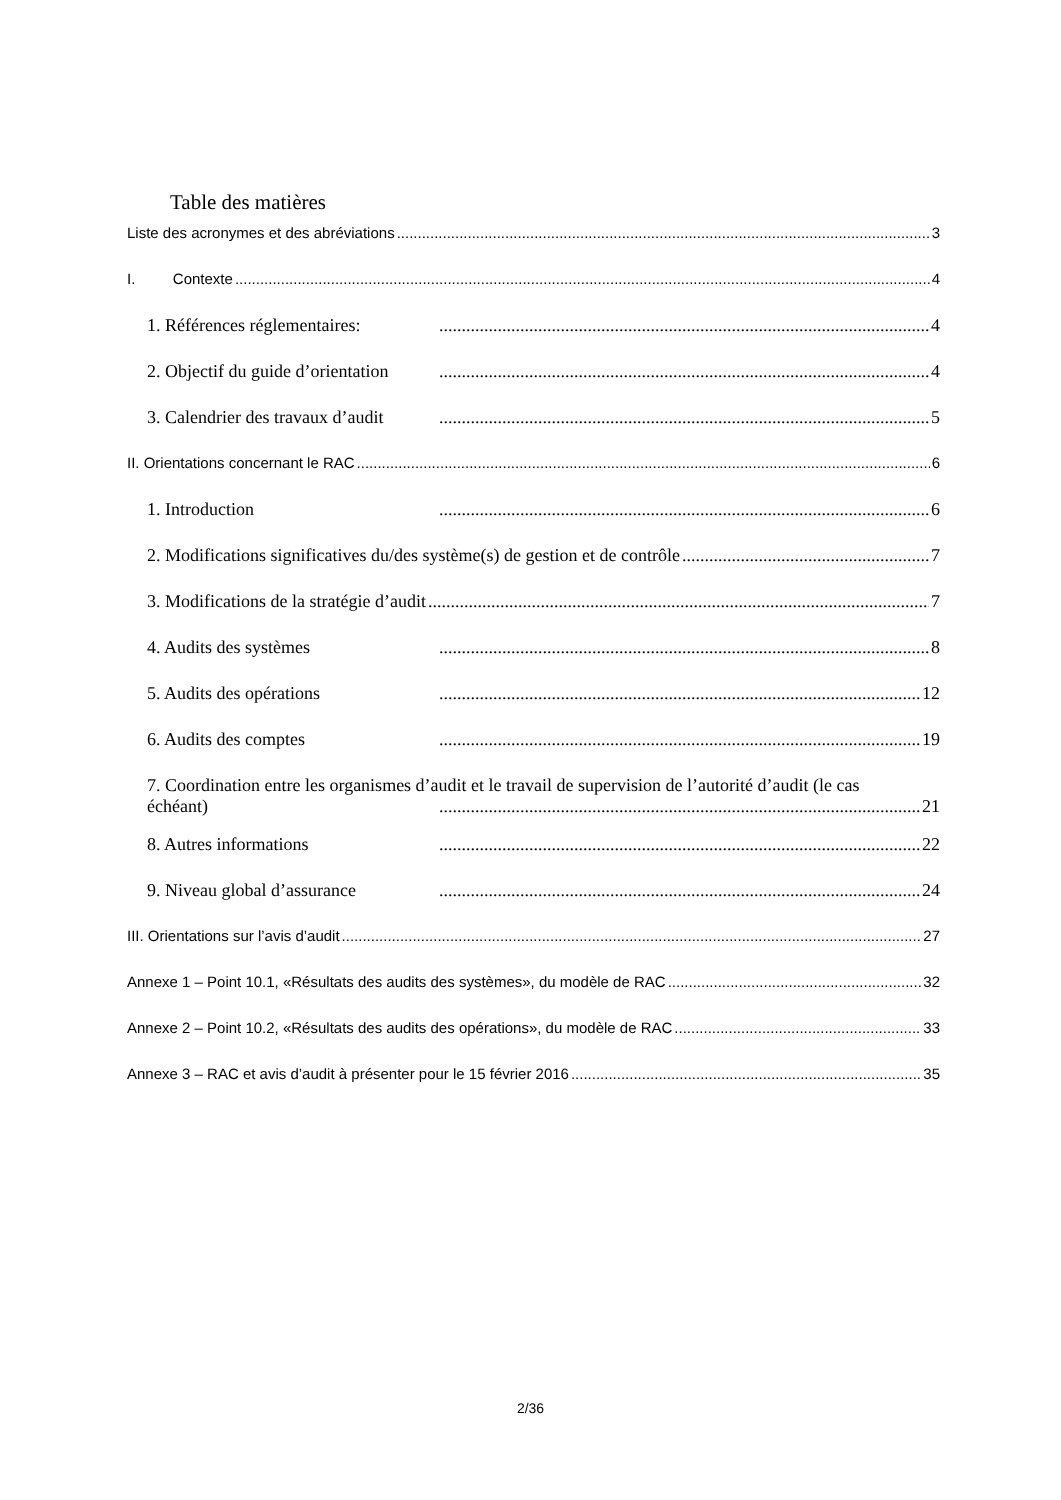Table des matières
Liste des acronymes et des abréviations 3
I. Contexte 4
1. Références réglementaires: 4
2. Objectif du guide d’orientation 4
3. Calendrier des travaux d’audit 5
II. Orientations concernant le RAC 6
1. Introduction 6
2. Modifications significatives du/des système(s) de gestion et de contrôle 7
3. Modifications de la stratégie d’audit 7
4. Audits des systèmes 8
5. Audits des opérations 12
6. Audits des comptes 19
7. Coordination entre les organismes d’audit et le travail de supervision de l’autorité d’audit (le cas
échéant) 21
8. Autres informations 22
9. Niveau global d’assurance 24
III. Orientations sur l’avis d’audit 27
Annexe 1 – Point 10.1, «Résultats des audits des systèmes», du modèle de RAC 32
Annexe 2 – Point 10.2, «Résultats des audits des opérations», du modèle de RAC 33
Annexe 3 – RAC et avis d’audit à présenter pour le 15 février 2016 35
2/36